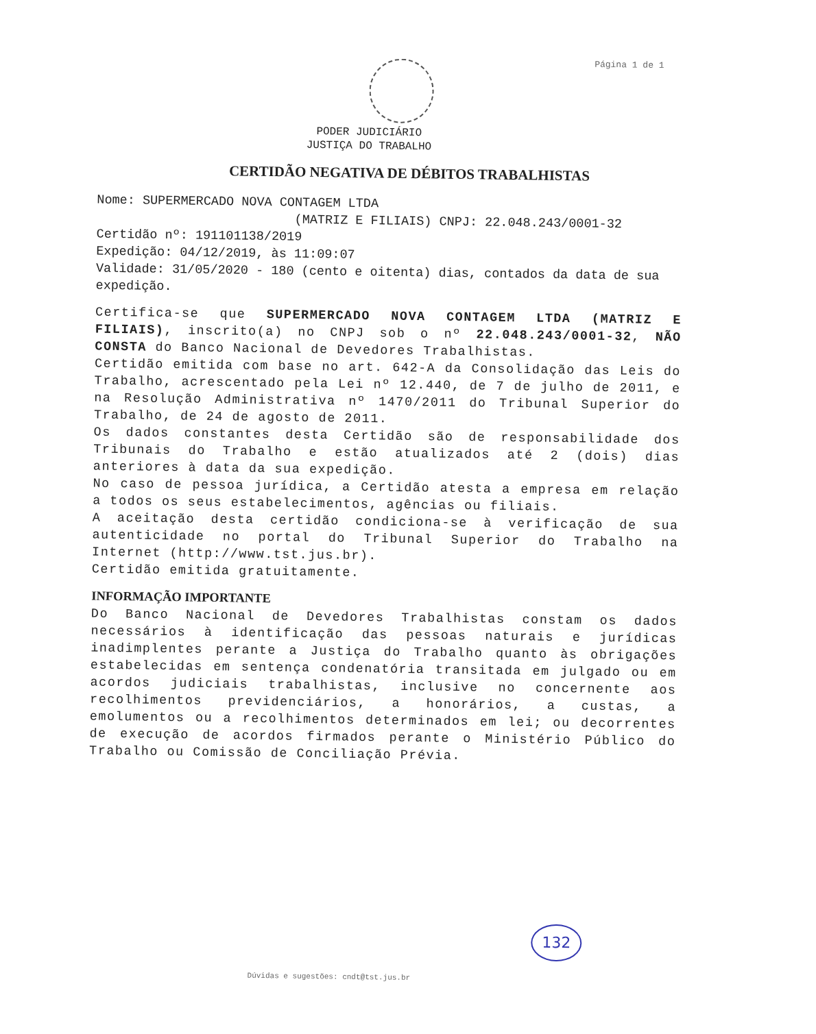Página 1 de 1
PODER JUDICIÁRIO
JUSTIÇA DO TRABALHO
CERTIDÃO NEGATIVA DE DÉBITOS TRABALHISTAS
Nome: SUPERMERCADO NOVA CONTAGEM LTDA
(MATRIZ E FILIAIS) CNPJ: 22.048.243/0001-32
Certidão nº: 191101138/2019
Expedição: 04/12/2019, às 11:09:07
Validade: 31/05/2020 - 180 (cento e oitenta) dias, contados da data de sua expedição.
Certifica-se que SUPERMERCADO NOVA CONTAGEM LTDA (MATRIZ E FILIAIS), inscrito(a) no CNPJ sob o nº 22.048.243/0001-32, NÃO CONSTA do Banco Nacional de Devedores Trabalhistas.
Certidão emitida com base no art. 642-A da Consolidação das Leis do Trabalho, acrescentado pela Lei nº 12.440, de 7 de julho de 2011, e na Resolução Administrativa nº 1470/2011 do Tribunal Superior do Trabalho, de 24 de agosto de 2011.
Os dados constantes desta Certidão são de responsabilidade dos Tribunais do Trabalho e estão atualizados até 2 (dois) dias anteriores à data da sua expedição.
No caso de pessoa jurídica, a Certidão atesta a empresa em relação a todos os seus estabelecimentos, agências ou filiais.
A aceitação desta certidão condiciona-se à verificação de sua autenticidade no portal do Tribunal Superior do Trabalho na Internet (http://www.tst.jus.br).
Certidão emitida gratuitamente.
INFORMAÇÃO IMPORTANTE
Do Banco Nacional de Devedores Trabalhistas constam os dados necessários à identificação das pessoas naturais e jurídicas inadimplentes perante a Justiça do Trabalho quanto às obrigações estabelecidas em sentença condenatória transitada em julgado ou em acordos judiciais trabalhistas, inclusive no concernente aos recolhimentos previdenciários, a honorários, a custas, a emolumentos ou a recolhimentos determinados em lei; ou decorrentes de execução de acordos firmados perante o Ministério Público do Trabalho ou Comissão de Conciliação Prévia.
132
Dúvidas e sugestões: cndt@tst.jus.br